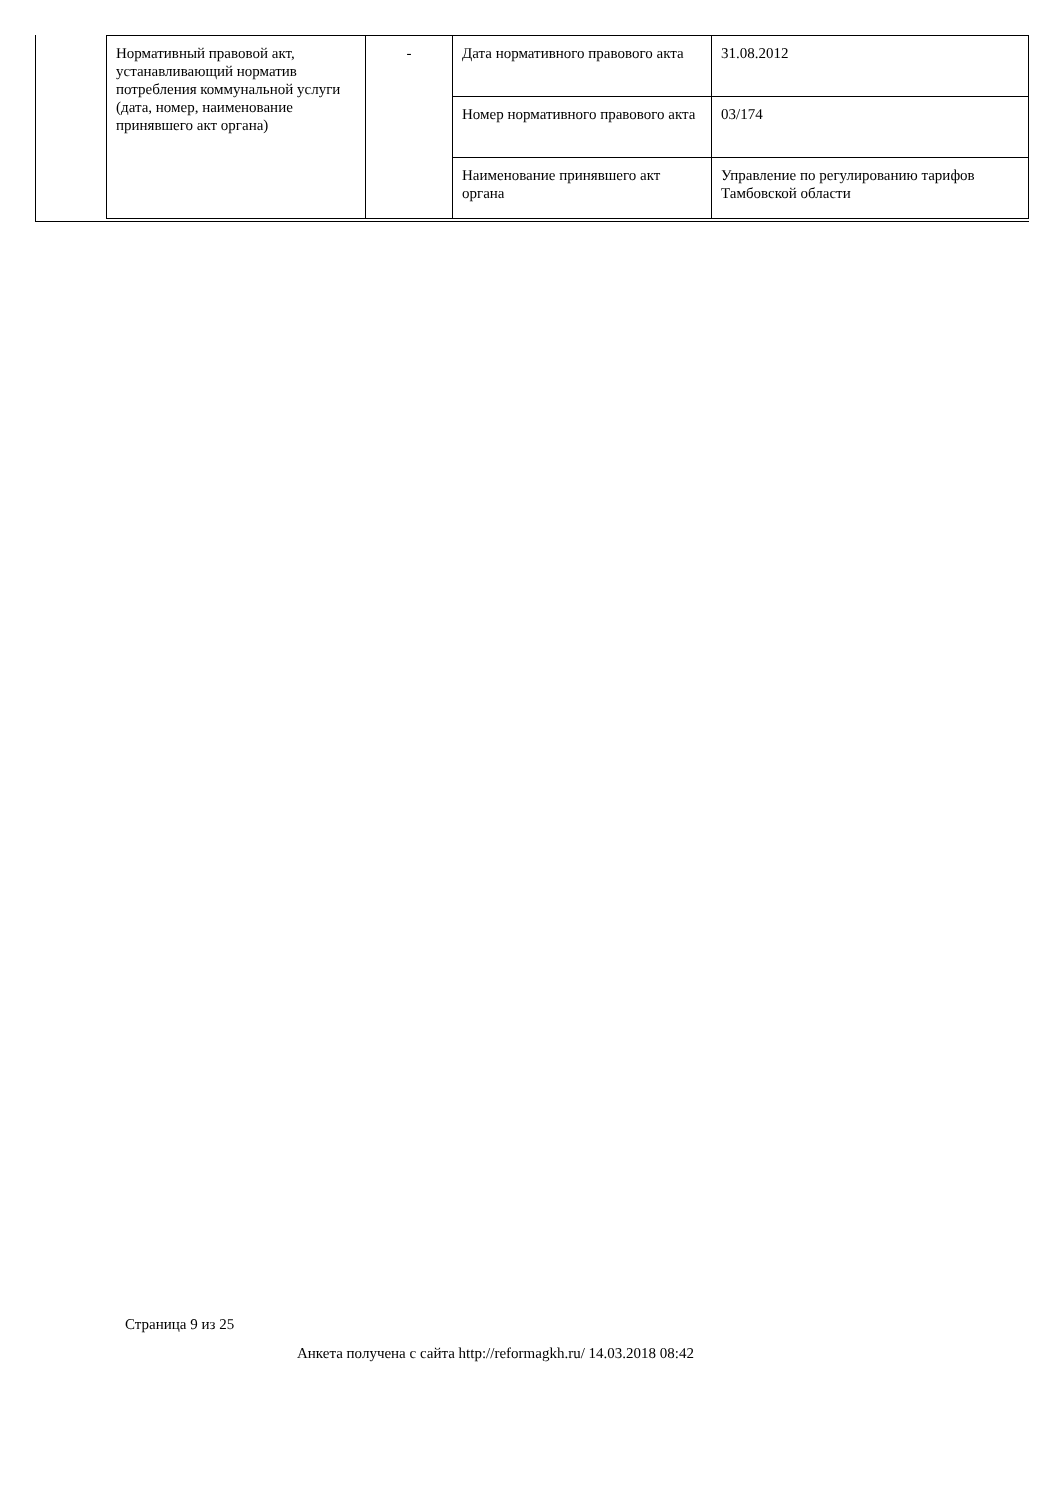| Нормативный правовой акт, устанавливающий норматив потребления коммунальной услуги (дата, номер, наименование принявшего акт органа) | - | Дата нормативного правового акта | 31.08.2012 |
| | | Номер нормативного правового акта | 03/174 |
| | | Наименование принявшего акт органа | Управление по регулированию тарифов Тамбовской области |
Страница 9 из 25
Анкета получена с сайта http://reformagkh.ru/ 14.03.2018 08:42